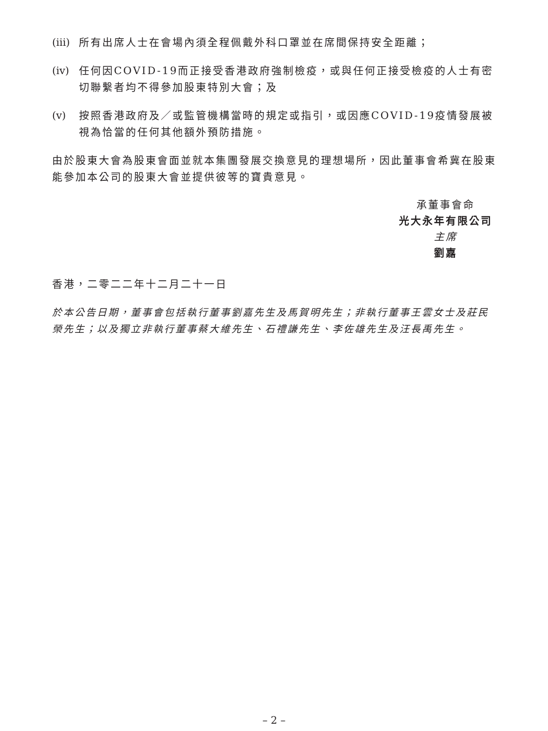(iii) 所有出席人士在會場內須全程佩戴外科口罩並在席間保持安全距離；
(iv) 任何因COVID-19而正接受香港政府強制檢疫，或與任何正接受檢疫的人士有密切聯繫者均不得參加股東特別大會；及
(v) 按照香港政府及／或監管機構當時的規定或指引，或因應COVID-19疫情發展被視為恰當的任何其他額外預防措施。
由於股東大會為股東會面並就本集團發展交換意見的理想場所，因此董事會希冀在股東能參加本公司的股東大會並提供彼等的寶貴意見。
承董事會命
光大永年有限公司
主席
劉嘉
香港，二零二二年十二月二十一日
於本公告日期，董事會包括執行董事劉嘉先生及馬賀明先生；非執行董事王雲女士及莊民榮先生；以及獨立非執行董事蔡大維先生、石禮謙先生、李佐雄先生及汪長禹先生。
– 2 –